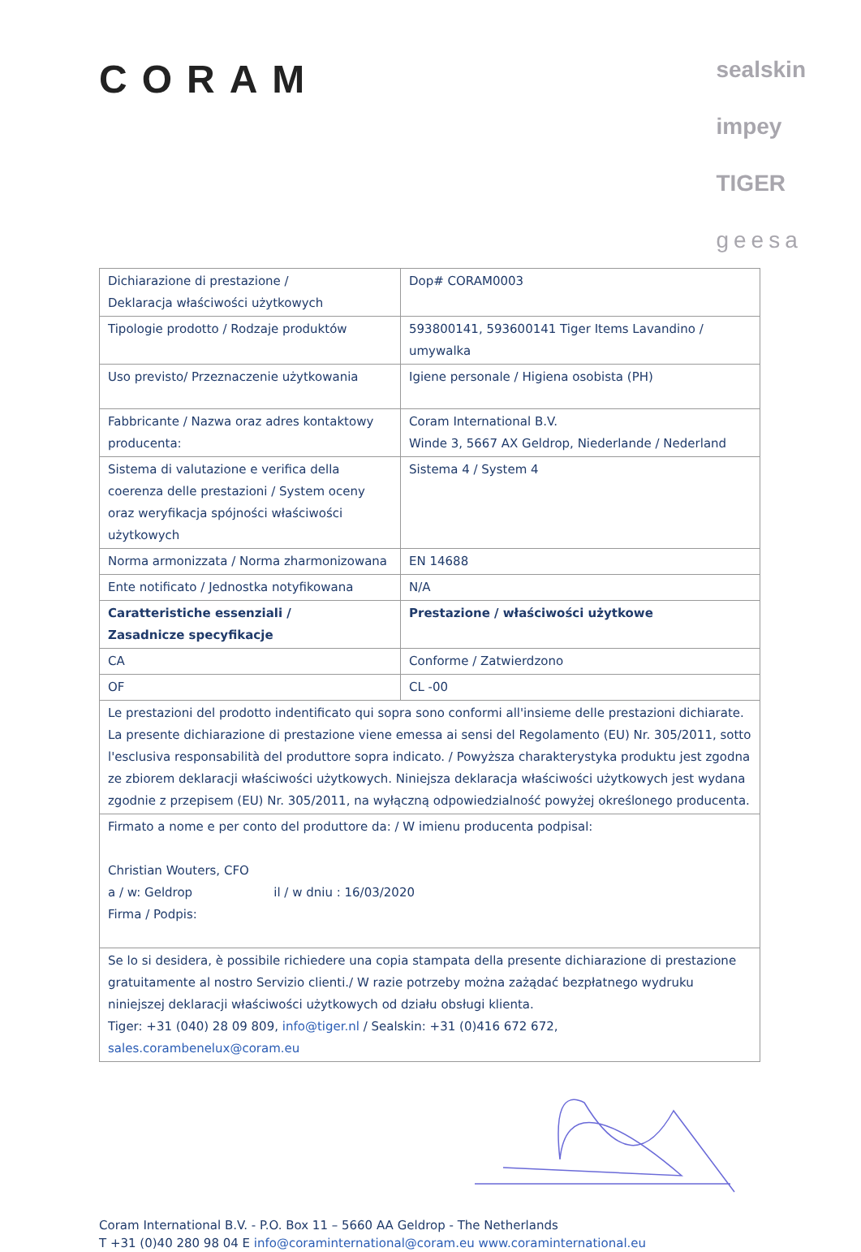CORAM
sealskin
impey
TIGER
geesa
| Dichiarazione di prestazione / Deklaracja właściwości użytkowych | Dop# CORAM0003 |
| Tipologie prodotto / Rodzaje produktów | 593800141, 593600141 Tiger Items Lavandino / umywalka |
| Uso previsto/ Przeznaczenie użytkowania | Igiene personale / Higiena osobista (PH) |
| Fabbricante / Nazwa oraz adres kontaktowy producenta: | Coram International B.V. Winde 3, 5667 AX Geldrop, Niederlande / Nederland |
| Sistema di valutazione e verifica della coerenza delle prestazioni / System oceny oraz weryfikacja spójności właściwości użytkowych | Sistema 4 / System 4 |
| Norma armonizzata / Norma zharmonizowana | EN 14688 |
| Ente notificato / Jednostka notyfikowana | N/A |
| Caratteristiche essenziali / Zasadnicze specyfikacje | Prestazione / właściwości użytkowe |
| CA | Conforme / Zatwierdzono |
| OF | CL -00 |
| Le prestazioni del prodotto indentificato qui sopra sono conformi all'insieme delle prestazioni dichiarate. La presente dichiarazione di prestazione viene emessa ai sensi del Regolamento (EU) Nr. 305/2011, sotto l'esclusiva responsabilità del produttore sopra indicato. / Powyższa charakterystyka produktu jest zgodna ze zbiorem deklaracji właściwości użytkowych. Niniejsza deklaracja właściwości użytkowych jest wydana zgodnie z przepisem (EU) Nr. 305/2011, na wyłączną odpowiedzialność powyżej określonego producenta. | |
| Firmato a nome e per conto del produttore da: / W imienu producenta podpisal: Christian Wouters, CFO a / w: Geldrop il / w dniu : 16/03/2020 Firma / Podpis: | |
| Se lo si desidera, è possibile richiedere una copia stampata della presente dichiarazione di prestazione gratuitamente al nostro Servizio clienti./ W razie potrzeby można zażądać bezpłatnego wydruku niniejszej deklaracji właściwości użytkowych od działu obsługi klienta. Tiger: +31 (040) 28 09 809, info@tiger.nl / Sealskin: +31 (0)416 672 672, sales.corambenelux@coram.eu | |
Coram International B.V. - P.O. Box 11 – 5660 AA Geldrop - The Netherlands
T +31 (0)40 280 98 04 E info@coraminternational@coram.eu www.coraminternational.eu